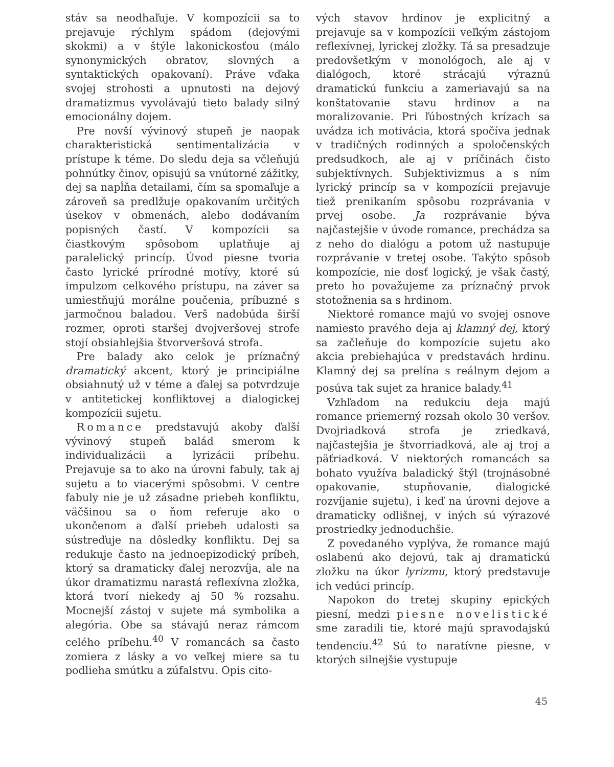stáv sa neodhaľuje. V kompozícii sa to prejavuje rýchlym spádom (dejovými skokmi) a v štýle lakonickosťou (málo synonymických obratov, slovných a syntaktických opakovaní). Práve vďaka svojej strohosti a upnutosti na dejový dramatizmus vyvolávajú tieto balady silný emocionálny dojem.
Pre novší vývinový stupeň je naopak charakteristická sentimentalizácia v prístupe k téme. Do sledu deja sa včleňujú pohnútky činov, opisujú sa vnútorné zážitky, dej sa napĺňa detailami, čím sa spomaľuje a zároveň sa predlžuje opakovaním určitých úsekov v obmenách, alebo dodávaním popisných častí. V kompozícii sa čiastkovým spôsobom uplatňuje aj paralelický princíp. Úvod piesne tvoria často lyrické prírodné motívy, ktoré sú impulzom celkového prístupu, na záver sa umiestňujú morálne poučenia, príbuzné s jarmočnou baladou. Verš nadobúda širší rozmer, oproti staršej dvojveršovej strofe stojí obsiahlejšia štvorveršová strofa.
Pre balady ako celok je príznačný dramatický akcent, ktorý je principiálne obsiahnutý už v téme a ďalej sa potvrdzuje v antitetickej konfliktovej a dialogickej kompozícii sujetu.
Romance predstavujú akoby ďalší vývinový stupeň balád smerom k individualizácii a lyrizácii príbehu. Prejavuje sa to ako na úrovni fabuly, tak aj sujetu a to viacerými spôsobmi. V centre fabuly nie je už zásadne priebeh konfliktu, väčšinou sa o ňom referuje ako o ukončenom a ďalší priebeh udalosti sa sústreďuje na dôsledky konfliktu. Dej sa redukuje často na jednoepizodický príbeh, ktorý sa dramaticky ďalej nerozvíja, ale na úkor dramatizmu narastá reflexívna zložka, ktorá tvorí niekedy aj 50 % rozsahu. Mocnejší zástoj v sujete má symbolika a alegória. Obe sa stávajú neraz rámcom celého príbehu.<sup>40</sup> V romancách sa často zomiera z lásky a vo veľkej miere sa tu podlieha smútku a zúfalstvu. Opis cito-
vých stavov hrdinov je explicitný a prejavuje sa v kompozícii veľkým zástojom reflexívnej, lyrickej zložky. Tá sa presadzuje predovšetkým v monológoch, ale aj v dialógoch, ktoré strácajú výraznú dramatickú funkciu a zameriavajú sa na konštatovanie stavu hrdinov a na moralizovanie. Pri ľúbostných krízach sa uvádza ich motivácia, ktorá spočíva jednak v tradičných rodinných a spoločenských predsudkoch, ale aj v príčinách čisto subjektívnych. Subjektivizmus a s ním lyrický princíp sa v kompozícii prejavuje tiež prenikaním spôsobu rozprávania v prvej osobe. Ja rozprávanie býva najčastejšie v úvode romance, prechádza sa z neho do dialógu a potom už nastupuje rozprávanie v tretej osobe. Takýto spôsob kompozície, nie dosť logický, je však častý, preto ho považujeme za príznačný prvok stotožnenia sa s hrdinom.
Niektoré romance majú vo svojej osnove namiesto pravého deja aj klamný dej, ktorý sa začleňuje do kompozície sujetu ako akcia prebiehajúca v predstavách hrdinu. Klamný dej sa prelína s reálnym dejom a posúva tak sujet za hranice balady.<sup>41</sup>
Vzhľadom na redukciu deja majú romance priemerný rozsah okolo 30 veršov. Dvojriadková strofa je zriedkavá, najčastejšia je štvorriadková, ale aj troj a päťriadková. V niektorých romancách sa bohato využíva baladický štýl (trojnásobné opakovanie, stupňovanie, dialogické rozvíjanie sujetu), i keď na úrovni dejove a dramaticky odlišnej, v iných sú výrazové prostriedky jednoduchšie.
Z povedaného vyplýva, že romance majú oslabenú ako dejovú, tak aj dramatickú zložku na úkor lyrizmu, ktorý predstavuje ich vedúci princíp.
Napokon do tretej skupiny epických piesní, medzi piesne novelistické sme zaradili tie, ktoré majú spravodajskú tendenciu.<sup>42</sup> Sú to naratívne piesne, v ktorých silnejšie vystupuje
45